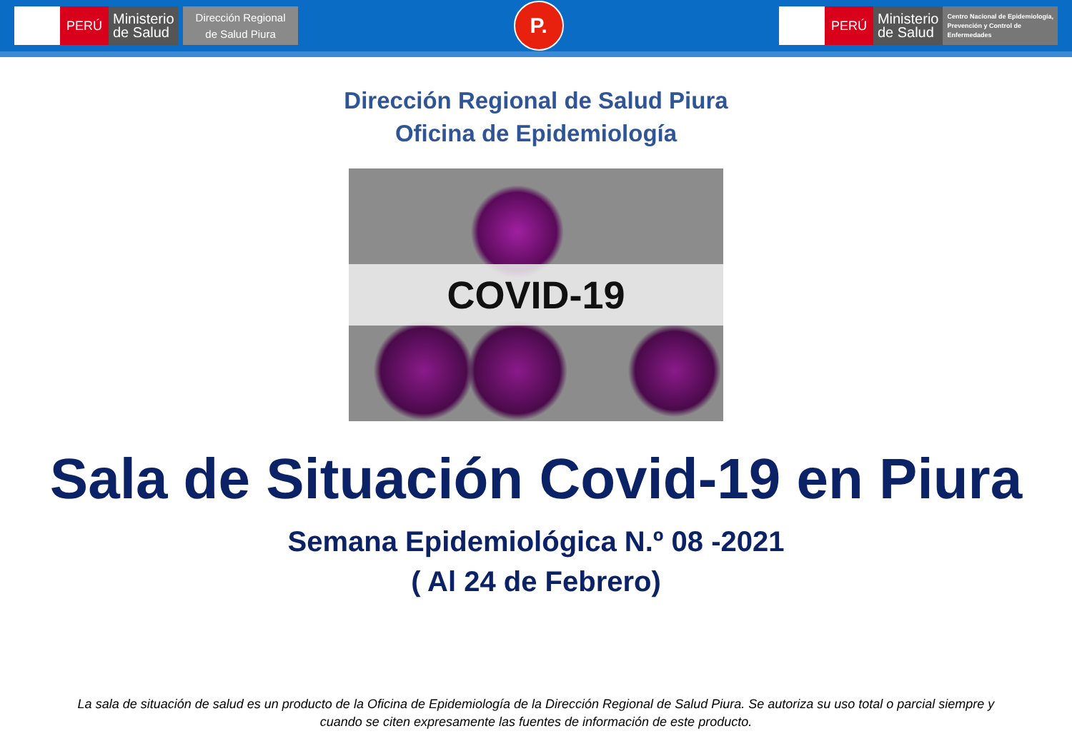PERÚ
Ministerio
de Salud
Dirección Regional
de Salud Piura
P.
PERÚ
Ministerio
de Salud
Centro Nacional de Epidemiología,
Prevención y Control de
Enfermedades
Dirección Regional de Salud Piura
Oficina de Epidemiología
COVID-19
Sala de Situación Covid-19 en Piura
Semana Epidemiológica N.º 08 -2021
( Al 24 de Febrero)
La sala de situación de salud es un producto de la Oficina de Epidemiología de la Dirección Regional de Salud Piura. Se autoriza su uso total o parcial siempre y cuando se citen expresamente las fuentes de información de este producto.